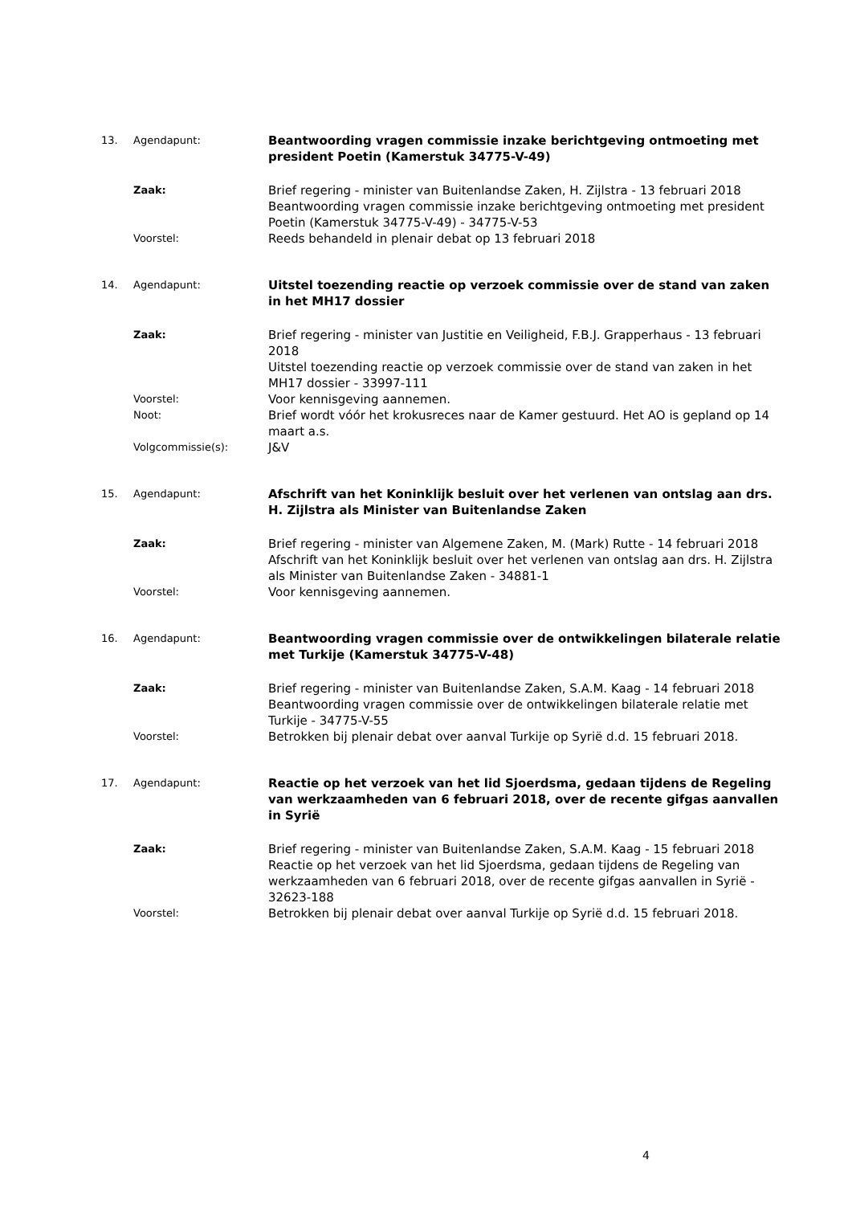13. Agendapunt:
Beantwoording vragen commissie inzake berichtgeving ontmoeting met president Poetin (Kamerstuk 34775-V-49)
Zaak:
Brief regering - minister van Buitenlandse Zaken, H. Zijlstra - 13 februari 2018
Beantwoording vragen commissie inzake berichtgeving ontmoeting met president Poetin (Kamerstuk 34775-V-49) - 34775-V-53
Voorstel:
Reeds behandeld in plenair debat op 13 februari 2018
14. Agendapunt:
Uitstel toezending reactie op verzoek commissie over de stand van zaken in het MH17 dossier
Zaak:
Brief regering - minister van Justitie en Veiligheid, F.B.J. Grapperhaus - 13 februari 2018
Uitstel toezending reactie op verzoek commissie over de stand van zaken in het MH17 dossier - 33997-111
Voorstel:
Voor kennisgeving aannemen.
Noot:
Brief wordt vóór het krokusreces naar de Kamer gestuurd. Het AO is gepland op 14 maart a.s.
Volgcommissie(s):
J&V
15. Agendapunt:
Afschrift van het Koninklijk besluit over het verlenen van ontslag aan drs. H. Zijlstra als Minister van Buitenlandse Zaken
Zaak:
Brief regering - minister van Algemene Zaken, M. (Mark) Rutte - 14 februari 2018
Afschrift van het Koninklijk besluit over het verlenen van ontslag aan drs. H. Zijlstra als Minister van Buitenlandse Zaken - 34881-1
Voorstel:
Voor kennisgeving aannemen.
16. Agendapunt:
Beantwoording vragen commissie over de ontwikkelingen bilaterale relatie met Turkije (Kamerstuk 34775-V-48)
Zaak:
Brief regering - minister van Buitenlandse Zaken, S.A.M. Kaag - 14 februari 2018
Beantwoording vragen commissie over de ontwikkelingen bilaterale relatie met Turkije - 34775-V-55
Voorstel:
Betrokken bij plenair debat over aanval Turkije op Syrië d.d. 15 februari 2018.
17. Agendapunt:
Reactie op het verzoek van het lid Sjoerdsma, gedaan tijdens de Regeling van werkzaamheden van 6 februari 2018, over de recente gifgas aanvallen in Syrië
Zaak:
Brief regering - minister van Buitenlandse Zaken, S.A.M. Kaag - 15 februari 2018
Reactie op het verzoek van het lid Sjoerdsma, gedaan tijdens de Regeling van werkzaamheden van 6 februari 2018, over de recente gifgas aanvallen in Syrië - 32623-188
Voorstel:
Betrokken bij plenair debat over aanval Turkije op Syrië d.d. 15 februari 2018.
4